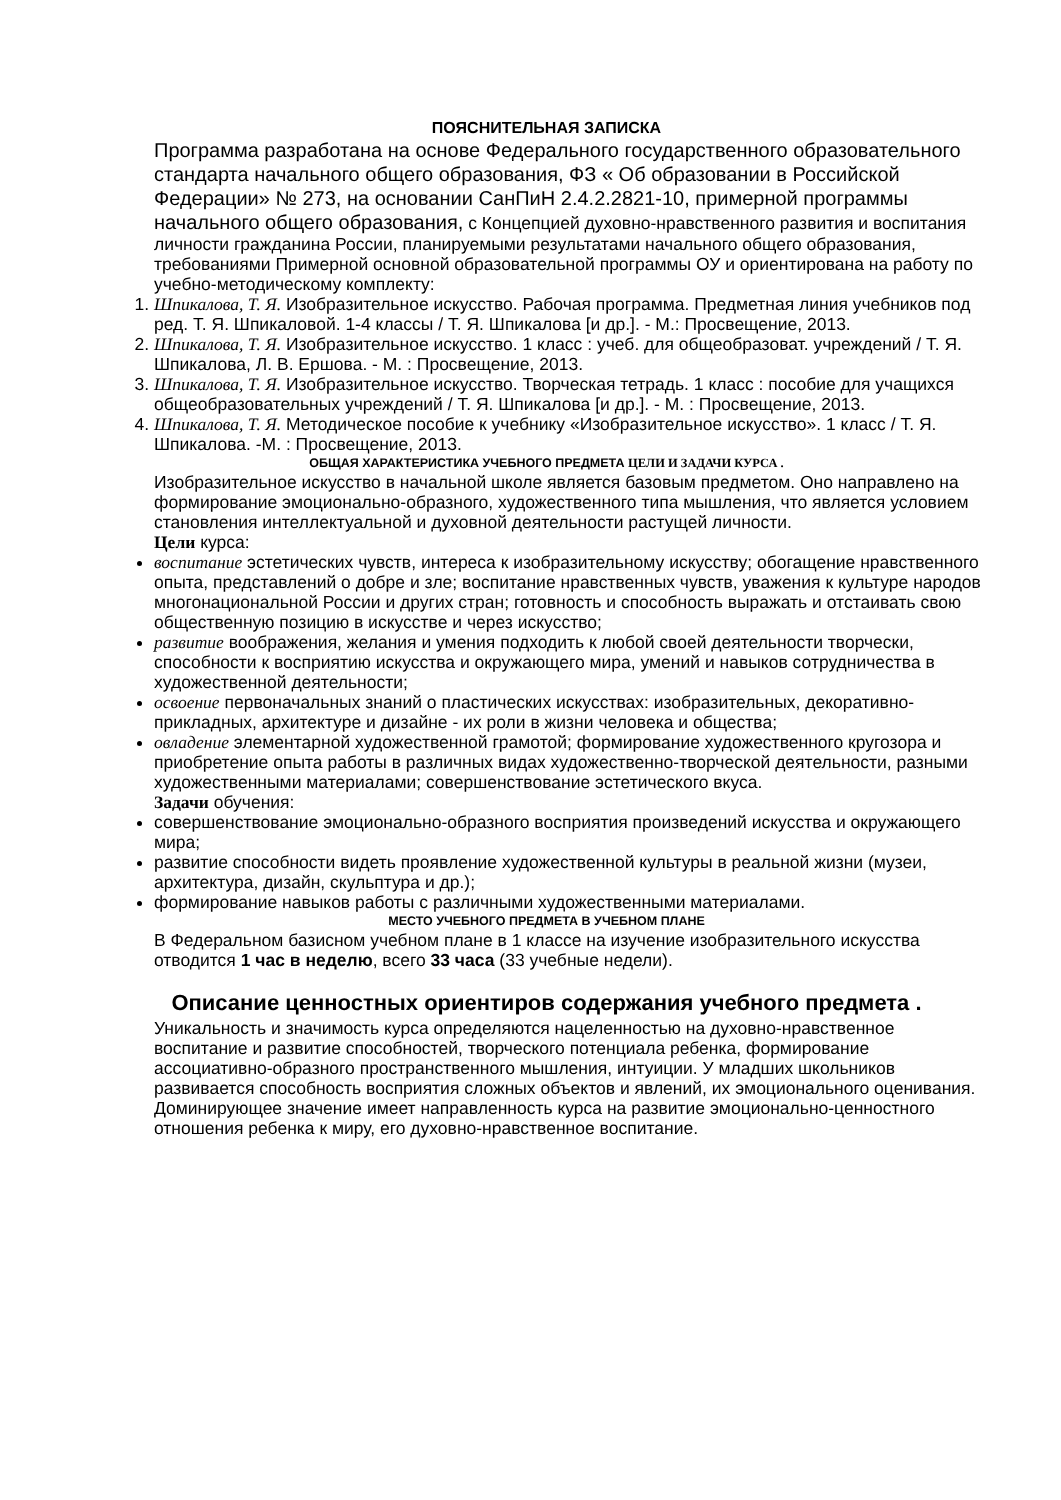ПОЯСНИТЕЛЬНАЯ ЗАПИСКА
Программа разработана на основе Федерального государственного образовательного стандарта начального общего образования, ФЗ « Об образовании в Российской Федерации» № 273, на основании СанПиН 2.4.2.2821-10, примерной программы начального общего образования, с Концепцией духовно-нравственного развития и воспитания личности гражданина России, планируемыми результатами начального общего образования, требованиями Примерной основной образовательной программы ОУ и ориентирована на работу по учебно-методическому комплекту:
1. Шпикалова, Т. Я. Изобразительное искусство. Рабочая программа. Предметная линия учебников под ред. Т. Я. Шпикаловой. 1-4 классы / Т. Я. Шпикалова [и др.]. - М.: Просвещение, 2013.
2. Шпикалова, Т. Я. Изобразительное искусство. 1 класс : учеб. для общеобразоват. учреждений / Т. Я. Шпикалова, Л. В. Ершова. - М. : Просвещение, 2013.
3. Шпикалова, Т. Я. Изобразительное искусство. Творческая тетрадь. 1 класс : пособие для учащихся общеобразовательных учреждений / Т. Я. Шпикалова [и др.]. - М. : Просвещение, 2013.
4. Шпикалова, Т. Я. Методическое пособие к учебнику «Изобразительное искусство». 1 класс / Т. Я. Шпикалова. -М. : Просвещение, 2013.
ОБЩАЯ ХАРАКТЕРИСТИКА УЧЕБНОГО ПРЕДМЕТА ЦЕЛИ И ЗАДАЧИ КУРСА .
Изобразительное искусство в начальной школе является базовым предметом. Оно направлено на формирование эмоционально-образного, художественного типа мышления, что является условием становления интеллектуальной и духовной деятельности растущей личности.
Цели курса:
воспитание эстетических чувств, интереса к изобразительному искусству; обогащение нравственного опыта, представлений о добре и зле; воспитание нравственных чувств, уважения к культуре народов многонациональной России и других стран; готовность и способность выражать и отстаивать свою общественную позицию в искусстве и через искусство;
развитие воображения, желания и умения подходить к любой своей деятельности творчески, способности к восприятию искусства и окружающего мира, умений и навыков сотрудничества в художественной деятельности;
освоение первоначальных знаний о пластических искусствах: изобразительных, декоративно-прикладных, архитектуре и дизайне - их роли в жизни человека и общества;
овладение элементарной художественной грамотой; формирование художественного кругозора и приобретение опыта работы в различных видах художественно-творческой деятельности, разными художественными материалами; совершенствование эстетического вкуса.
Задачи обучения:
совершенствование эмоционально-образного восприятия произведений искусства и окружающего мира;
развитие способности видеть проявление художественной культуры в реальной жизни (музеи, архитектура, дизайн, скульптура и др.);
формирование навыков работы с различными художественными материалами.
МЕСТО УЧЕБНОГО ПРЕДМЕТА В УЧЕБНОМ ПЛАНЕ
В Федеральном базисном учебном плане в 1 классе на изучение изобразительного искусства отводится 1 час в неделю, всего 33 часа (33 учебные недели).
Описание ценностных ориентиров содержания учебного предмета .
Уникальность и значимость курса определяются нацеленностью на духовно-нравственное воспитание и развитие способностей, творческого потенциала ребенка, формирование ассоциативно-образного пространственного мышления, интуиции. У младших школьников развивается способность восприятия сложных объектов и явлений, их эмоционального оценивания.
Доминирующее значение имеет направленность курса на развитие эмоционально-ценностного отношения ребенка к миру, его духовно-нравственное воспитание.